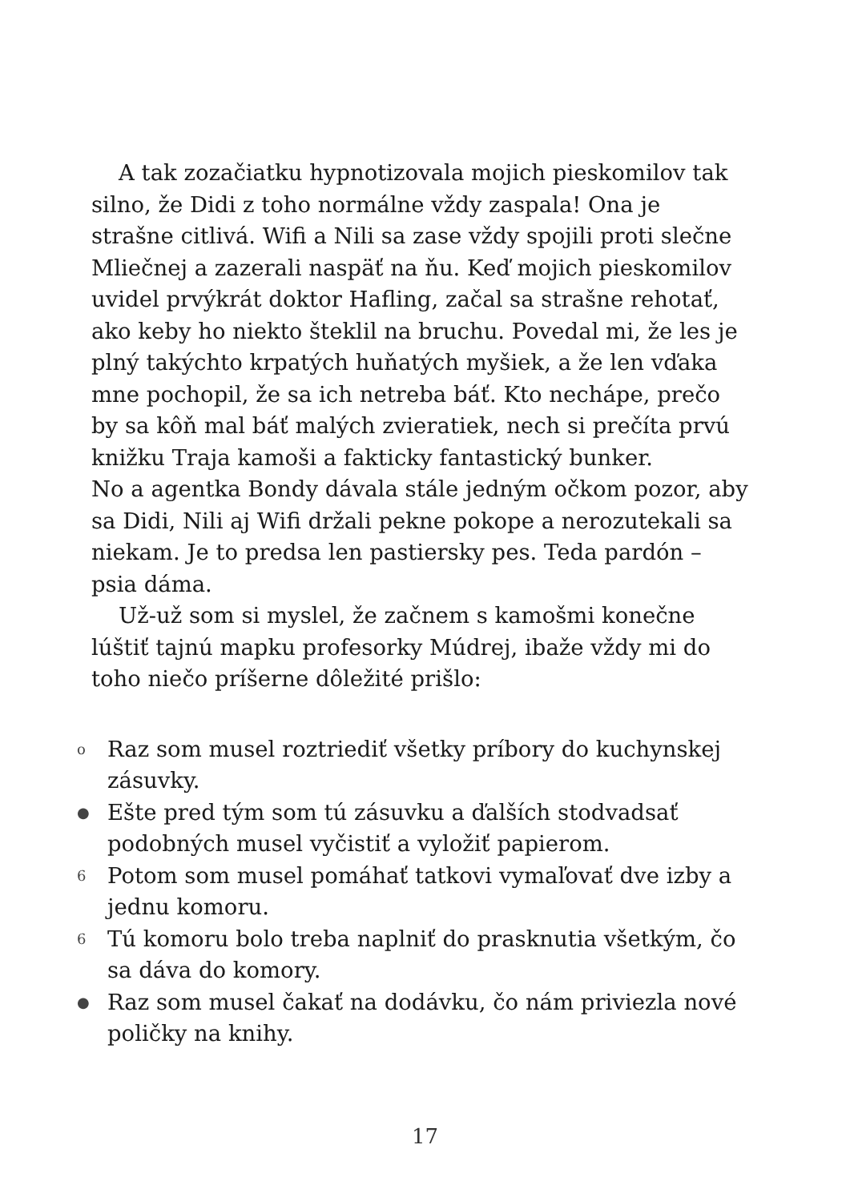A tak zozačiatku hypnotizovala mojich pieskomilov tak silno, že Didi z toho normálne vždy zaspala! Ona je strašne citlivá. Wifi a Nili sa zase vždy spojili proti slečne Mliečnej a zazerali naspäť na ňu. Keď mojich pieskomilov uvidel prvýkrát doktor Hafling, začal sa strašne rehotať, ako keby ho niekto šteklil na bruchu. Povedal mi, že les je plný takýchto krpatých huňatých myšiek, a že len vďaka mne pochopil, že sa ich netreba báť. Kto nechápe, prečo by sa kôň mal báť malých zvieratiek, nech si prečíta prvú knižku Traja kamoši a fakticky fantastický bunker.
No a agentka Bondy dávala stále jedným očkom pozor, aby sa Didi, Nili aj Wifi držali pekne pokope a nerozutekali sa niekam. Je to predsa len pastiersky pes. Teda pardón – psia dáma.
Už-už som si myslel, že začnem s kamošmi konečne lúštiť tajnú mapku profesorky Múdrej, ibaže vždy mi do toho niečo príšerne dôležité prišlo:
o Raz som musel roztriediť všetky príbory do kuchynskej zásuvky.
● Ešte pred tým som tú zásuvku a ďalších stodvadsať podobných musel vyčistiť a vyložiť papierom.
6 Potom som musel pomáhať tatkovi vymaľovať dve izby a jednu komoru.
6 Tú komoru bolo treba naplniť do prasknutia všetkým, čo sa dáva do komory.
● Raz som musel čakať na dodávku, čo nám priviezla nové poličky na knihy.
17